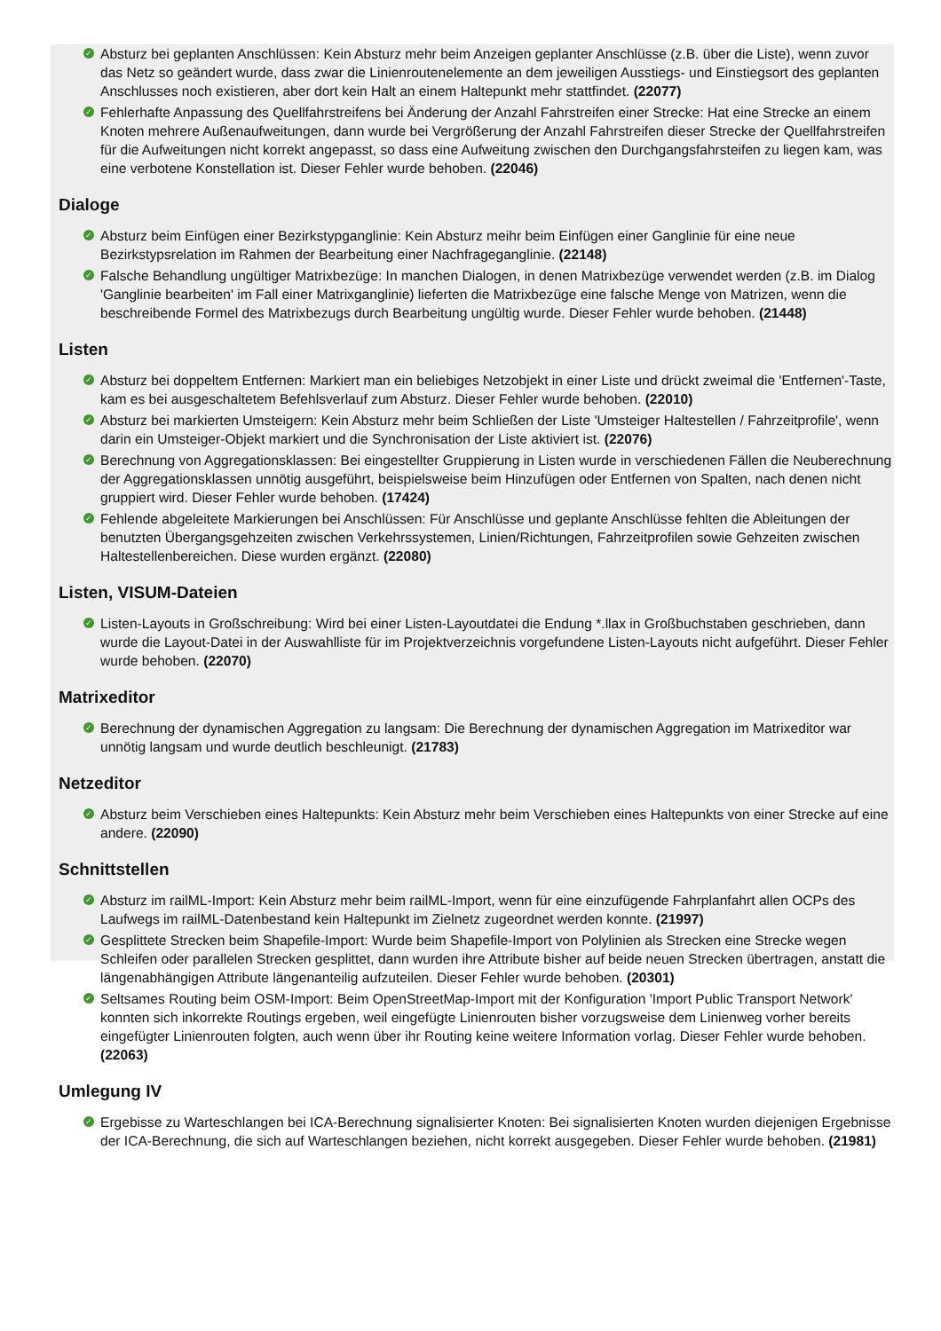✓ Absturz bei geplanten Anschlüssen: Kein Absturz mehr beim Anzeigen geplanter Anschlüsse (z.B. über die Liste), wenn zuvor das Netz so geändert wurde, dass zwar die Linienroutenelemente an dem jeweiligen Ausstiegs- und Einstiegsort des geplanten Anschlusses noch existieren, aber dort kein Halt an einem Haltepunkt mehr stattfindet. (22077)
✓ Fehlerhafte Anpassung des Quellfahrstreifens bei Änderung der Anzahl Fahrstreifen einer Strecke: Hat eine Strecke an einem Knoten mehrere Außenaufweitungen, dann wurde bei Vergrößerung der Anzahl Fahrstreifen dieser Strecke der Quellfahrstreifen für die Aufweitungen nicht korrekt angepasst, so dass eine Aufweitung zwischen den Durchgangsfahrsteifen zu liegen kam, was eine verbotene Konstellation ist. Dieser Fehler wurde behoben. (22046)
Dialoge
✓ Absturz beim Einfügen einer Bezirkstypganglinie: Kein Absturz meihr beim Einfügen einer Ganglinie für eine neue Bezirkstypsrelation im Rahmen der Bearbeitung einer Nachfrageganglinie. (22148)
✓ Falsche Behandlung ungültiger Matrixbezüge: In manchen Dialogen, in denen Matrixbezüge verwendet werden (z.B. im Dialog 'Ganglinie bearbeiten' im Fall einer Matrixganglinie) lieferten die Matrixbezüge eine falsche Menge von Matrizen, wenn die beschreibende Formel des Matrixbezugs durch Bearbeitung ungültig wurde. Dieser Fehler wurde behoben. (21448)
Listen
✓ Absturz bei doppeltem Entfernen: Markiert man ein beliebiges Netzobjekt in einer Liste und drückt zweimal die 'Entfernen'-Taste, kam es bei ausgeschaltetem Befehlsverlauf zum Absturz. Dieser Fehler wurde behoben. (22010)
✓ Absturz bei markierten Umsteigern: Kein Absturz mehr beim Schließen der Liste 'Umsteiger Haltestellen / Fahrzeitprofile', wenn darin ein Umsteiger-Objekt markiert und die Synchronisation der Liste aktiviert ist. (22076)
✓ Berechnung von Aggregationsklassen: Bei eingestellter Gruppierung in Listen wurde in verschiedenen Fällen die Neuberechnung der Aggregationsklassen unnötig ausgeführt, beispielsweise beim Hinzufügen oder Entfernen von Spalten, nach denen nicht gruppiert wird. Dieser Fehler wurde behoben. (17424)
✓ Fehlende abgeleitete Markierungen bei Anschlüssen: Für Anschlüsse und geplante Anschlüsse fehlten die Ableitungen der benutzten Übergangsgehzeiten zwischen Verkehrssystemen, Linien/Richtungen, Fahrzeitprofilen sowie Gehzeiten zwischen Haltestellenbereichen. Diese wurden ergänzt. (22080)
Listen, VISUM-Dateien
✓ Listen-Layouts in Großschreibung: Wird bei einer Listen-Layoutdatei die Endung *.llax in Großbuchstaben geschrieben, dann wurde die Layout-Datei in der Auswahlliste für im Projektverzeichnis vorgefundene Listen-Layouts nicht aufgeführt. Dieser Fehler wurde behoben. (22070)
Matrixeditor
✓ Berechnung der dynamischen Aggregation zu langsam: Die Berechnung der dynamischen Aggregation im Matrixeditor war unnötig langsam und wurde deutlich beschleunigt. (21783)
Netzeditor
✓ Absturz beim Verschieben eines Haltepunkts: Kein Absturz mehr beim Verschieben eines Haltepunkts von einer Strecke auf eine andere. (22090)
Schnittstellen
✓ Absturz im railML-Import: Kein Absturz mehr beim railML-Import, wenn für eine einzufügende Fahrplanfahrt allen OCPs des Laufwegs im railML-Datenbestand kein Haltepunkt im Zielnetz zugeordnet werden konnte. (21997)
✓ Gesplittete Strecken beim Shapefile-Import: Wurde beim Shapefile-Import von Polylinien als Strecken eine Strecke wegen Schleifen oder parallelen Strecken gesplittet, dann wurden ihre Attribute bisher auf beide neuen Strecken übertragen, anstatt die längenabhängigen Attribute längenanteilig aufzuteilen. Dieser Fehler wurde behoben. (20301)
✓ Seltsames Routing beim OSM-Import: Beim OpenStreetMap-Import mit der Konfiguration 'Import Public Transport Network' konnten sich inkorrekte Routings ergeben, weil eingefügte Linienrouten bisher vorzugsweise dem Linienweg vorher bereits eingefügter Linienrouten folgten, auch wenn über ihr Routing keine weitere Information vorlag. Dieser Fehler wurde behoben. (22063)
Umlegung IV
✓ Ergebisse zu Warteschlangen bei ICA-Berechnung signalisierter Knoten: Bei signalisierten Knoten wurden diejenigen Ergebnisse der ICA-Berechnung, die sich auf Warteschlangen beziehen, nicht korrekt ausgegeben. Dieser Fehler wurde behoben. (21981)